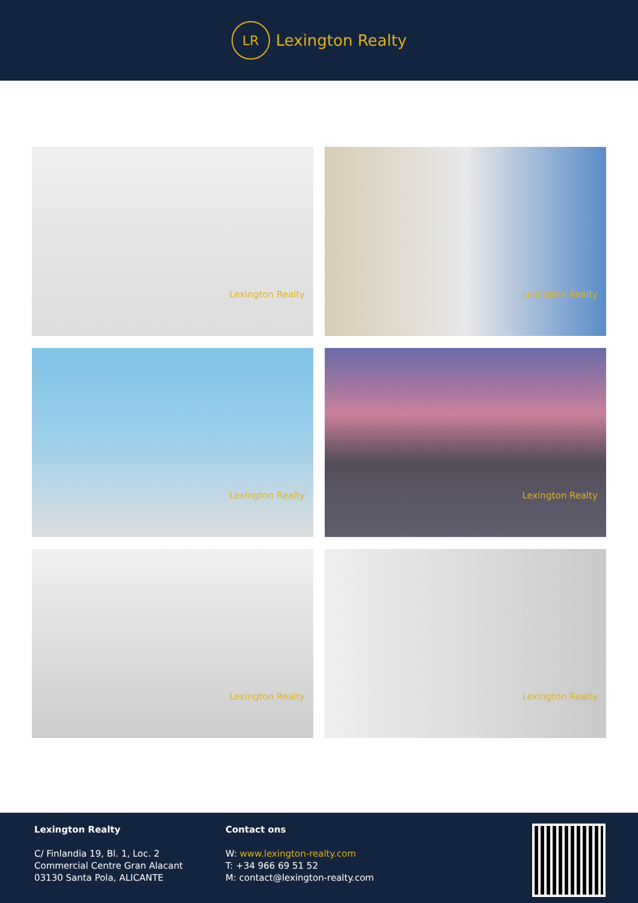LR
Lexington Realty
Lexington Realty
Lexington Realty
Lexington Realty
Lexington Realty
Lexington Realty
Lexington Realty
Lexington Realty
C/ Finlandia 19, Bl. 1, Loc. 2
Commercial Centre Gran Alacant
03130 Santa Pola, ALICANTE
Contact ons
W: www.lexington-realty.com
T: +34 966 69 51 52
M: contact@lexington-realty.com